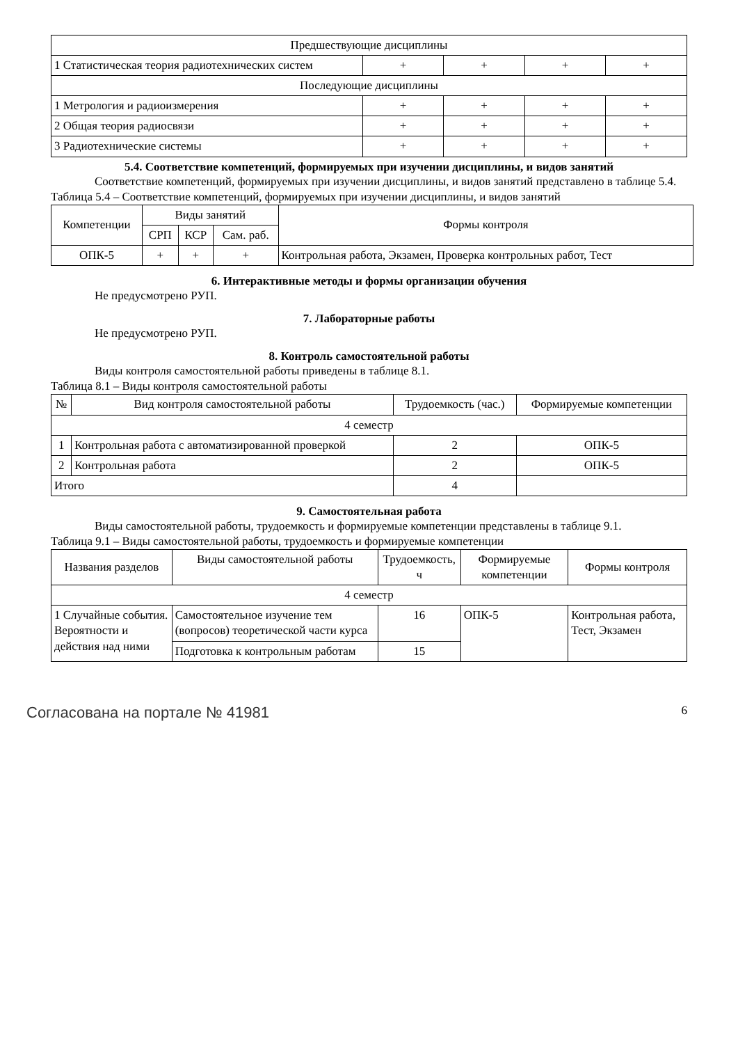| Предшествующие дисциплины | | | | |
| 1 Статистическая теория радиотехнических систем | + | + | + | + |
| Последующие дисциплины | | | | |
| 1 Метрология и радиоизмерения | + | + | + | + |
| 2 Общая теория радиосвязи | + | + | + | + |
| 3 Радиотехнические системы | + | + | + | + |
5.4. Соответствие компетенций, формируемых при изучении дисциплины, и видов занятий
Соответствие компетенций, формируемых при изучении дисциплины, и видов занятий представлено в таблице 5.4.
Таблица 5.4 – Соответствие компетенций, формируемых при изучении дисциплины, и видов занятий
| Компетенции | Виды занятий | | | Формы контроля |
| | СРП | КСР | Сам. раб. | |
| ОПК-5 | + | + | + | Контрольная работа, Экзамен, Проверка контрольных работ, Тест |
6. Интерактивные методы и формы организации обучения
Не предусмотрено РУП.
7. Лабораторные работы
Не предусмотрено РУП.
8. Контроль самостоятельной работы
Виды контроля самостоятельной работы приведены в таблице 8.1.
Таблица 8.1 – Виды контроля самостоятельной работы
| № | Вид контроля самостоятельной работы | Трудоемкость (час.) | Формируемые компетенции |
| 4 семестр | | | |
| 1 | Контрольная работа с автоматизированной проверкой | 2 | ОПК-5 |
| 2 | Контрольная работа | 2 | ОПК-5 |
| Итого | | 4 | |
9. Самостоятельная работа
Виды самостоятельной работы, трудоемкость и формируемые компетенции представлены в таблице 9.1.
Таблица 9.1 – Виды самостоятельной работы, трудоемкость и формируемые компетенции
| Названия разделов | Виды самостоятельной работы | Трудоемкость, ч | Формируемые компетенции | Формы контроля |
| 4 семестр | | | | |
| 1 Случайные события. Вероятности и действия над ними | Самостоятельное изучение тем (вопросов) теоретической части курса | 16 | ОПК-5 | Контрольная работа, Тест, Экзамен |
| | Подготовка к контрольным работам | 15 | | |
Согласована на портале № 41981 6